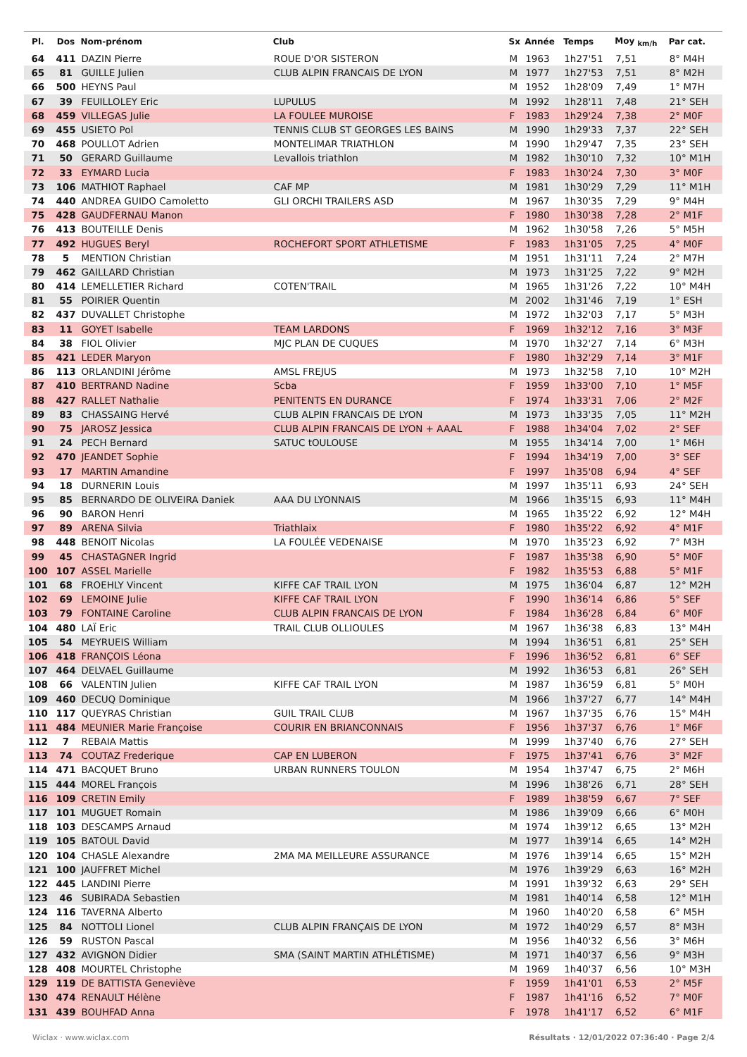| Pl. | Dos | Nom-prénom | Club | Sx | Année | Temps | Moy <sub>km/h</sub> | Par cat. |
| --- | --- | --- | --- | --- | --- | --- | --- | --- |
| 64 | 411 | DAZIN Pierre | ROUE D'OR SISTERON | M | 1963 | 1h27'51 | 7,51 | 8° M4H |
| 65 | 81 | GUILLE Julien | CLUB ALPIN FRANCAIS DE LYON | M | 1977 | 1h27'53 | 7,51 | 8° M2H |
| 66 | 500 | HEYNS Paul | | M | 1952 | 1h28'09 | 7,49 | 1° M7H |
| 67 | 39 | FEUILLOLEY Eric | LUPULUS | M | 1992 | 1h28'11 | 7,48 | 21° SEH |
| 68 | 459 | VILLEGAS Julie | LA FOULEE MUROISE | F | 1983 | 1h29'24 | 7,38 | 2° M0F |
| 69 | 455 | USIETO Pol | TENNIS CLUB ST GEORGES LES BAINS | M | 1990 | 1h29'33 | 7,37 | 22° SEH |
| 70 | 468 | POULLOT Adrien | MONTELIMAR TRIATHLON | M | 1990 | 1h29'47 | 7,35 | 23° SEH |
| 71 | 50 | GERARD Guillaume | Levallois triathlon | M | 1982 | 1h30'10 | 7,32 | 10° M1H |
| 72 | 33 | EYMARD Lucia | | F | 1983 | 1h30'24 | 7,30 | 3° M0F |
| 73 | 106 | MATHIOT Raphael | CAF MP | M | 1981 | 1h30'29 | 7,29 | 11° M1H |
| 74 | 440 | ANDREA GUIDO Camoletto | GLI ORCHI TRAILERS ASD | M | 1967 | 1h30'35 | 7,29 | 9° M4H |
| 75 | 428 | GAUDFERNAU Manon | | F | 1980 | 1h30'38 | 7,28 | 2° M1F |
| 76 | 413 | BOUTEILLE Denis | | M | 1962 | 1h30'58 | 7,26 | 5° M5H |
| 77 | 492 | HUGUES Beryl | ROCHEFORT SPORT ATHLETISME | F | 1983 | 1h31'05 | 7,25 | 4° M0F |
| 78 | 5 | MENTION Christian | | M | 1951 | 1h31'11 | 7,24 | 2° M7H |
| 79 | 462 | GAILLARD Christian | | M | 1973 | 1h31'25 | 7,22 | 9° M2H |
| 80 | 414 | LEMELLETIER Richard | COTEN'TRAIL | M | 1965 | 1h31'26 | 7,22 | 10° M4H |
| 81 | 55 | POIRIER Quentin | | M | 2002 | 1h31'46 | 7,19 | 1° ESH |
| 82 | 437 | DUVALLET Christophe | | M | 1972 | 1h32'03 | 7,17 | 5° M3H |
| 83 | 11 | GOYET Isabelle | TEAM LARDONS | F | 1969 | 1h32'12 | 7,16 | 3° M3F |
| 84 | 38 | FIOL Olivier | MJC PLAN DE CUQUES | M | 1970 | 1h32'27 | 7,14 | 6° M3H |
| 85 | 421 | LEDER Maryon | | F | 1980 | 1h32'29 | 7,14 | 3° M1F |
| 86 | 113 | ORLANDINI Jérôme | AMSL FREJUS | M | 1973 | 1h32'58 | 7,10 | 10° M2H |
| 87 | 410 | BERTRAND Nadine | Scba | F | 1959 | 1h33'00 | 7,10 | 1° M5F |
| 88 | 427 | RALLET Nathalie | PENITENTS EN DURANCE | F | 1974 | 1h33'31 | 7,06 | 2° M2F |
| 89 | 83 | CHASSAING Hervé | CLUB ALPIN FRANCAIS DE LYON | M | 1973 | 1h33'35 | 7,05 | 11° M2H |
| 90 | 75 | JAROSZ Jessica | CLUB ALPIN FRANCAIS DE LYON + AAAL | F | 1988 | 1h34'04 | 7,02 | 2° SEF |
| 91 | 24 | PECH Bernard | SATUC tOULOUSE | M | 1955 | 1h34'14 | 7,00 | 1° M6H |
| 92 | 470 | JEANDET Sophie | | F | 1994 | 1h34'19 | 7,00 | 3° SEF |
| 93 | 17 | MARTIN Amandine | | F | 1997 | 1h35'08 | 6,94 | 4° SEF |
| 94 | 18 | DURNERIN Louis | | M | 1997 | 1h35'11 | 6,93 | 24° SEH |
| 95 | 85 | BERNARDO DE OLIVEIRA Daniek | AAA DU LYONNAIS | M | 1966 | 1h35'15 | 6,93 | 11° M4H |
| 96 | 90 | BARON Henri | | M | 1965 | 1h35'22 | 6,92 | 12° M4H |
| 97 | 89 | ARENA Silvia | Triathlaix | F | 1980 | 1h35'22 | 6,92 | 4° M1F |
| 98 | 448 | BENOIT Nicolas | LA FOULÉE VEDENAISE | M | 1970 | 1h35'23 | 6,92 | 7° M3H |
| 99 | 45 | CHASTAGNER Ingrid | | F | 1987 | 1h35'38 | 6,90 | 5° M0F |
| 100 | 107 | ASSEL Marielle | | F | 1982 | 1h35'53 | 6,88 | 5° M1F |
| 101 | 68 | FROEHLY Vincent | KIFFE CAF TRAIL LYON | M | 1975 | 1h36'04 | 6,87 | 12° M2H |
| 102 | 69 | LEMOINE Julie | KIFFE CAF TRAIL LYON | F | 1990 | 1h36'14 | 6,86 | 5° SEF |
| 103 | 79 | FONTAINE Caroline | CLUB ALPIN FRANCAIS DE LYON | F | 1984 | 1h36'28 | 6,84 | 6° M0F |
| 104 | 480 | LAÏ Eric | TRAIL CLUB OLLIOULES | M | 1967 | 1h36'38 | 6,83 | 13° M4H |
| 105 | 54 | MEYRUEIS William | | M | 1994 | 1h36'51 | 6,81 | 25° SEH |
| 106 | 418 | FRANÇOIS Léona | | F | 1996 | 1h36'52 | 6,81 | 6° SEF |
| 107 | 464 | DELVAEL Guillaume | | M | 1992 | 1h36'53 | 6,81 | 26° SEH |
| 108 | 66 | VALENTIN Julien | KIFFE CAF TRAIL LYON | M | 1987 | 1h36'59 | 6,81 | 5° M0H |
| 109 | 460 | DECUQ Dominique | | M | 1966 | 1h37'27 | 6,77 | 14° M4H |
| 110 | 117 | QUEYRAS Christian | GUIL TRAIL CLUB | M | 1967 | 1h37'35 | 6,76 | 15° M4H |
| 111 | 484 | MEUNIER Marie Françoise | COURIR EN BRIANCONNAIS | F | 1956 | 1h37'37 | 6,76 | 1° M6F |
| 112 | 7 | REBAIA Mattis | | M | 1999 | 1h37'40 | 6,76 | 27° SEH |
| 113 | 74 | COUTAZ Frederique | CAP EN LUBERON | F | 1975 | 1h37'41 | 6,76 | 3° M2F |
| 114 | 471 | BACQUET Bruno | URBAN RUNNERS TOULON | M | 1954 | 1h37'47 | 6,75 | 2° M6H |
| 115 | 444 | MOREL François | | M | 1996 | 1h38'26 | 6,71 | 28° SEH |
| 116 | 109 | CRETIN Emily | | F | 1989 | 1h38'59 | 6,67 | 7° SEF |
| 117 | 101 | MUGUET Romain | | M | 1986 | 1h39'09 | 6,66 | 6° M0H |
| 118 | 103 | DESCAMPS Arnaud | | M | 1974 | 1h39'12 | 6,65 | 13° M2H |
| 119 | 105 | BATOUL David | | M | 1977 | 1h39'14 | 6,65 | 14° M2H |
| 120 | 104 | CHASLE Alexandre | 2MA MA MEILLEURE ASSURANCE | M | 1976 | 1h39'14 | 6,65 | 15° M2H |
| 121 | 100 | JAUFFRET Michel | | M | 1976 | 1h39'29 | 6,63 | 16° M2H |
| 122 | 445 | LANDINI Pierre | | M | 1991 | 1h39'32 | 6,63 | 29° SEH |
| 123 | 46 | SUBIRADA Sebastien | | M | 1981 | 1h40'14 | 6,58 | 12° M1H |
| 124 | 116 | TAVERNA Alberto | | M | 1960 | 1h40'20 | 6,58 | 6° M5H |
| 125 | 84 | NOTTOLI Lionel | CLUB ALPIN FRANÇAIS DE LYON | M | 1972 | 1h40'29 | 6,57 | 8° M3H |
| 126 | 59 | RUSTON Pascal | | M | 1956 | 1h40'32 | 6,56 | 3° M6H |
| 127 | 432 | AVIGNON Didier | SMA (SAINT MARTIN ATHLÉTISME) | M | 1971 | 1h40'37 | 6,56 | 9° M3H |
| 128 | 408 | MOURTEL Christophe | | M | 1969 | 1h40'37 | 6,56 | 10° M3H |
| 129 | 119 | DE BATTISTA Geneviève | | F | 1959 | 1h41'01 | 6,53 | 2° M5F |
| 130 | 474 | RENAULT Hélène | | F | 1987 | 1h41'16 | 6,52 | 7° M0F |
| 131 | 439 | BOUHFAD Anna | | F | 1978 | 1h41'17 | 6,52 | 6° M1F |
Wiclax · www.wiclax.com
Résultats · 12/01/2022 07:36:40 · Page 2/4